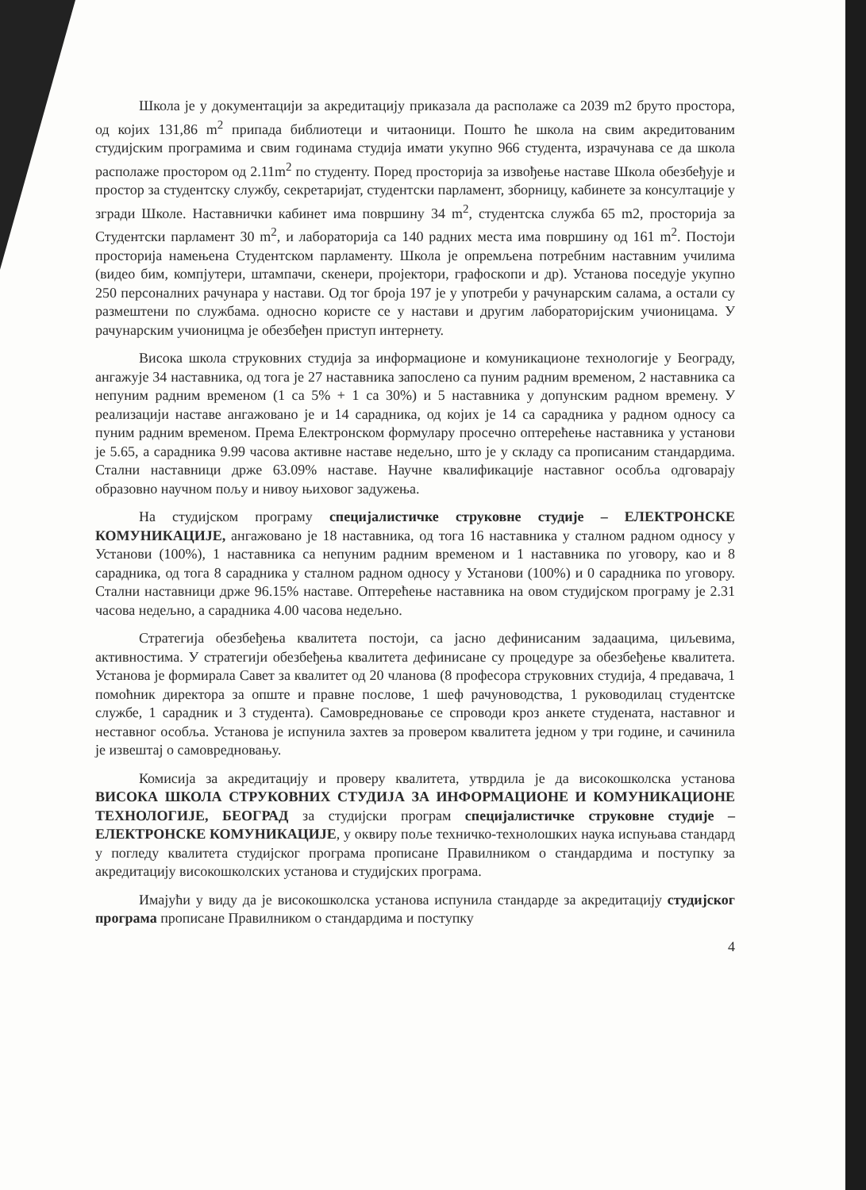Школа је у документацији за акредитацију приказала да располаже са 2039 m2 бруто простора, од којих 131,86 m<sup>2</sup> припада библиотеци и читаоници. Пошто ће школа на свим акредитованим студијским програмима и свим годинама студија имати укупно 966 студента, израчунава се да школа располаже простором од 2.11m<sup>2</sup> по студенту. Поред просторија за извођење наставе Школа обезбеђује и простор за студентску службу, секретаријат, студентски парламент, зборницу, кабинете за консултације у згради Школе. Наставнички кабинет има површину 34 m<sup>2</sup>, студентска служба 65 m2, просторија за Студентски парламент 30 m<sup>2</sup>, и лабораторија са 140 радних места има површину од 161 m<sup>2</sup>. Постоји просторија намењена Студентском парламенту. Школа је опремљена потребним наставним училима (видео бим, компјутери, штампачи, скенери, пројектори, графоскопи и др). Установа поседује укупно 250 персоналних рачунара у настави. Од тог броја 197 је у употреби у рачунарским салама, а остали су размештени по службама. односно користе се у настави и другим лабораторијским учионицама. У рачунарским учионицма је обезбеђен приступ интернету.
Висока школа струковних студија за информационе и комуникационе технологије у Београду, ангажује 34 наставника, од тога је 27 наставника запослено са пуним радним временом, 2 наставника са непуним радним временом (1 са 5% + 1 са 30%) и 5 наставника у допунским радном времену. У реализацији наставе ангажовано је и 14 сарадника, од којих је 14 са сарадника у радном односу са пуним радним временом. Према Електронском формулару просечно оптерећење наставника у установи је 5.65, а сарадника 9.99 часова активне наставе недељно, што је у складу са прописаним стандардима. Стални наставници држе 63.09% наставе. Научне квалификације наставног особља одговарају образовно научном пољу и нивоу њиховог задужења.
На студијском програму специјалистичке струковне студије – ЕЛЕКТРОНСКЕ КОМУНИКАЦИЈЕ, ангажовано је 18 наставника, од тога 16 наставника у сталном радном односу у Установи (100%), 1 наставника са непуним радним временом и 1 наставника по уговору, као и 8 сарадника, од тога 8 сарадника у сталном радном односу у Установи (100%) и 0 сарадника по уговору. Стални наставници држе 96.15% наставе. Оптерећење наставника на овом студијском програму је 2.31 часова недељно, а сарадника 4.00 часова недељно.
Стратегија обезбеђења квалитета постоји, са јасно дефинисаним задаацима, циљевима, активностима. У стратегији обезбеђења квалитета дефинисане су процедуре за обезбеђење квалитета. Установа је формирала Савет за квалитет од 20 чланова (8 професора струковних студија, 4 предавача, 1 помоћник директора за опште и правне послове, 1 шеф рачуноводства, 1 руководилац студентске службе, 1 сарадник и 3 студента). Самовредновање се спроводи кроз анкете студената, наставног и неставног особља. Установа је испунила захтев за провером квалитета једном у три године, и сачинила је извештај о самовредновању.
Комисија за акредитацију и проверу квалитета, утврдила је да високошколска установа ВИСОКА ШКОЛА СТРУКОВНИХ СТУДИЈА ЗА ИНФОРМАЦИОНЕ И КОМУНИКАЦИОНЕ ТЕХНОЛОГИЈЕ, БЕОГРАД за студијски програм специјалистичке струковне студије – ЕЛЕКТРОНСКЕ КОМУНИКАЦИЈЕ, у оквиру поље техничко-технолошких наука испуњава стандард у погледу квалитета студијског програма прописане Правилником о стандардима и поступку за акредитацију високошколских установа и студијских програма.
Имајући у виду да је високошколска установа испунила стандарде за акредитацију студијског програма прописане Правилником о стандардима и поступку
4